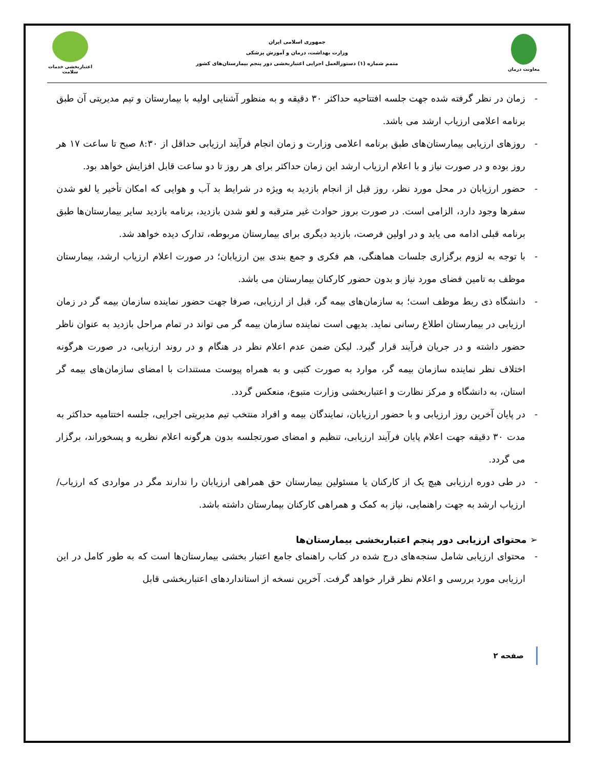معاونت درمان
جمهوری اسلامی ایران
وزارت بهداشت، درمان و آموزش پزشکی
متمم شماره (۱) دستورالعمل اجرایی اعتباربخشی دور پنجم بیمارستان‌های کشور
اعتباربخشی خدمات سلامت
- زمان در نظر گرفته شده جهت جلسه افتتاحیه حداکثر ۳۰ دقیقه و به منظور آشنایی اولیه با بیمارستان و تیم مدیریتی آن طبق برنامه اعلامی ارزیاب ارشد می باشد.
- روزهای ارزیابی بیمارستان‌های طبق برنامه اعلامی وزارت و زمان انجام فرآیند ارزیابی حداقل از ۸:۳۰ صبح تا ساعت ۱۷ هر روز بوده و در صورت نیاز و با اعلام ارزیاب ارشد این زمان حداکثر برای هر روز تا دو ساعت قابل افزایش خواهد بود.
- حضور ارزیابان در محل مورد نظر، روز قبل از انجام بازدید به ویژه در شرایط بد آب و هوایی که امکان تأخیر یا لغو شدن سفرها وجود دارد، الزامی است. در صورت بروز حوادث غیر مترقبه و لغو شدن بازدید، برنامه بازدید سایر بیمارستان‌ها طبق برنامه قبلی ادامه می یابد و در اولین فرصت، بازدید دیگری برای بیمارستان مربوطه، تدارک دیده خواهد شد.
- با توجه به لزوم برگزاری جلسات هماهنگی، هم فکری و جمع بندی بین ارزیابان؛ در صورت اعلام ارزیاب ارشد، بیمارستان موظف به تامین فضای مورد نیاز و بدون حضور کارکنان بیمارستان می باشد.
- دانشگاه ذی ربط موظف است؛ به سازمان‌های بیمه گر، قبل از ارزیابی، صرفا جهت حضور نماینده سازمان بیمه گر در زمان ارزیابی در بیمارستان اطلاع رسانی نماید. بدیهی است نماینده سازمان بیمه گر می تواند در تمام مراحل بازدید به عنوان ناظر حضور داشته و در جریان فرآیند قرار گیرد. لیکن ضمن عدم اعلام نظر در هنگام و در روند ارزیابی، در صورت هرگونه اختلاف نظر نماینده سازمان بیمه گر، موارد به صورت کتبی و به همراه پیوست مستندات با امضای سازمان‌های بیمه گر استان، به دانشگاه و مرکز نظارت و اعتباربخشی وزارت متبوع، منعکس گردد.
- در پایان آخرین روز ارزیابی و با حضور ارزیابان، نمایندگان بیمه و افراد منتخب تیم مدیریتی اجرایی، جلسه اختتامیه حداکثر به مدت ۳۰ دقیقه جهت اعلام پایان فرآیند ارزیابی، تنظیم و امضای صورتجلسه بدون هرگونه اعلام نظریه و پسخوراند، برگزار می گردد.
- در طی دوره ارزیابی هیچ یک از کارکنان یا مسئولین بیمارستان حق همراهی ارزیابان را ندارند مگر در مواردی که ارزیاب/ارزیاب ارشد به جهت راهنمایی، نیاز به کمک و همراهی کارکنان بیمارستان داشته باشد.
➢ محتوای ارزیابی دور پنجم اعتباربخشی بیمارستان‌ها
- محتوای ارزیابی شامل سنجه‌های درج شده در کتاب راهنمای جامع اعتبار بخشی بیمارستان‌ها است که به طور کامل در این ارزیابی مورد بررسی و اعلام نظر قرار خواهد گرفت. آخرین نسخه از استانداردهای اعتباربخشی قابل
صفحه ۲